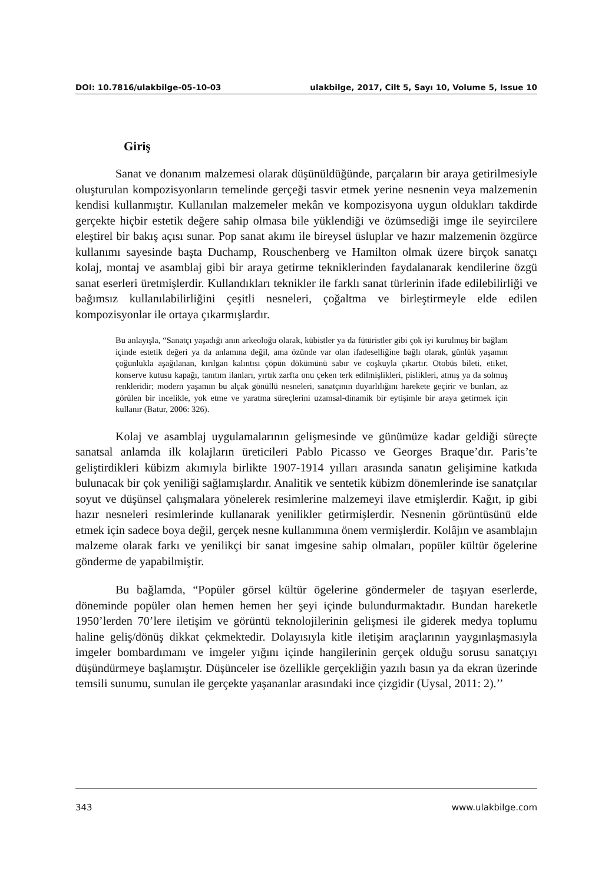DOI: 10.7816/ulakbilge-05-10-03 ulakbilge, 2017, Cilt 5, Sayı 10, Volume 5, Issue 10
Giriş
Sanat ve donanım malzemesi olarak düşünüldüğünde, parçaların bir araya getirilmesiyle oluşturulan kompozisyonların temelinde gerçeği tasvir etmek yerine nesnenin veya malzemenin kendisi kullanmıştır. Kullanılan malzemeler mekân ve kompozisyona uygun oldukları takdirde gerçekte hiçbir estetik değere sahip olmasa bile yüklendiği ve özümsediği imge ile seyircilere eleştirel bir bakış açısı sunar. Pop sanat akımı ile bireysel üsluplar ve hazır malzemenin özgürce kullanımı sayesinde başta Duchamp, Rouschenberg ve Hamilton olmak üzere birçok sanatçı kolaj, montaj ve asamblaj gibi bir araya getirme tekniklerinden faydalanarak kendilerine özgü sanat eserleri üretmişlerdir. Kullandıkları teknikler ile farklı sanat türlerinin ifade edilebilirliği ve bağımsız kullanılabilirliğini çeşitli nesneleri, çoğaltma ve birleştirmeyle elde edilen kompozisyonlar ile ortaya çıkarmışlardır.
Bu anlayışla, “Sanatçı yaşadığı anın arkeoloğu olarak, kübistler ya da fütüristler gibi çok iyi kurulmuş bir bağlam içinde estetik değeri ya da anlamına değil, ama özünde var olan ifadeselliğine bağlı olarak, günlük yaşamın çoğunlukla aşağılanan, kırılgan kalıntısı çöpün dökümünü sabır ve coşkuyla çıkartır. Otobüs bileti, etiket, konserve kutusu kapağı, tanıtım ilanları, yırtık zarfta onu çeken terk edilmişlikleri, pislikleri, atmış ya da solmuş renkleridir; modern yaşamın bu alçak gönüllü nesneleri, sanatçının duyarlılığını harekete geçirir ve bunları, az görülen bir incelikle, yok etme ve yaratma süreçlerini uzamsal-dinamik bir eytişimle bir araya getirmek için kullanır (Batur, 2006: 326).
Kolaj ve asamblaj uygulamalarının gelişmesinde ve günümüze kadar geldiği süreçte sanatsal anlamda ilk kolajların üreticileri Pablo Picasso ve Georges Braque’dır. Paris’te geliştirdikleri kübizm akımıyla birlikte 1907-1914 yılları arasında sanatın gelişimine katkıda bulunacak bir çok yeniliği sağlamışlardır. Analitik ve sentetik kübizm dönemlerinde ise sanatçılar soyut ve düşünsel çalışmalara yönelerek resimlerine malzemeyi ilave etmişlerdir. Kağıt, ip gibi hazır nesneleri resimlerinde kullanarak yenilikler getirmişlerdir. Nesnenin görüntüsünü elde etmek için sadece boya değil, gerçek nesne kullanımına önem vermişlerdir. Kolâjın ve asamblajın malzeme olarak farkı ve yenilikçi bir sanat imgesine sahip olmaları, popüler kültür ögelerine gönderme de yapabilmiştir.
Bu bağlamda, “Popüler görsel kültür ögelerine göndermeler de taşıyan eserlerde, döneminde popüler olan hemen hemen her şeyi içinde bulundurmaktadır. Bundan hareketle 1950’lerden 70’lere iletişim ve görüntü teknolojilerinin gelişmesi ile giderek medya toplumu haline geliş/dönüş dikkat çekmektedir. Dolayısıyla kitle iletişim araçlarının yaygınlaşmasıyla imgeler bombardımanı ve imgeler yığını içinde hangilerinin gerçek olduğu sorusu sanatçıyı düşündürmeye başlamıştır. Düşünceler ise özellikle gerçekliğin yazılı basın ya da ekran üzerinde temsili sunumu, sunulan ile gerçekte yaşananlar arasındaki ince çizgidir (Uysal, 2011: 2).’’
343 www.ulakbilge.com